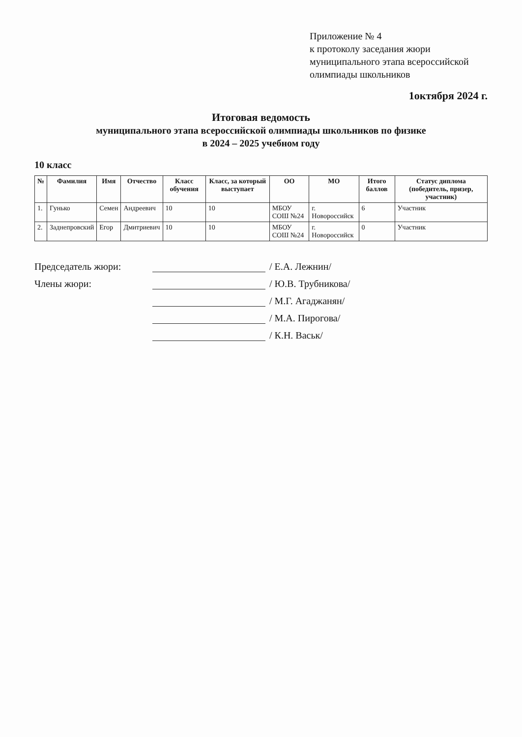Приложение № 4
к протоколу заседания жюри
муниципального этапа всероссийской
олимпиады школьников
1октября 2024 г.
Итоговая ведомость
муниципального этапа всероссийской олимпиады школьников по физике
в 2024 – 2025 учебном году
10 класс
| № | Фамилия | Имя | Отчество | Класс обучения | Класс, за который выступает | ОО | МО | Итого баллов | Статус диплома (победитель, призер, участник) |
| --- | --- | --- | --- | --- | --- | --- | --- | --- | --- |
| 1. | Гунько | Семен | Андреевич | 10 | 10 | МБОУ СОШ №24 | г. Новороссийск | 6 | Участник |
| 2. | Заднепровский | Егор | Дмитриевич | 10 | 10 | МБОУ СОШ №24 | г. Новороссийск | 0 | Участник |
Председатель жюри: / Е.А. Лежнин/
Члены жюри: / Ю.В. Трубникова/
/ М.Г. Агаджанян/
/ М.А. Пирогова/
/ К.Н. Васьк/